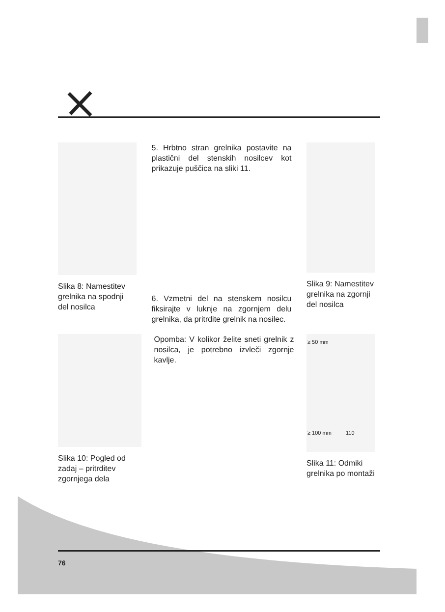Slika 8: Namestitev grelnika na spodnji del nosilca
5. Hrbtno stran grelnika postavite na plastični del stenskih nosilcev kot prikazuje puščica na sliki 11.
6. Vzmetni del na stenskem nosilcu fiksirajte v luknje na zgornjem delu grelnika, da pritrdite grelnik na nosilec.
Slika 9: Namestitev grelnika na zgornji del nosilca
Slika 10: Pogled od zadaj – pritrditev zgornjega dela
Opomba: V kolikor želite sneti grelnik z nosilca, je potrebno izvleči zgornje kavlje.
≥ 50 mm
≥ 100 mm 110
Slika 11: Odmiki grelnika po montaži
76